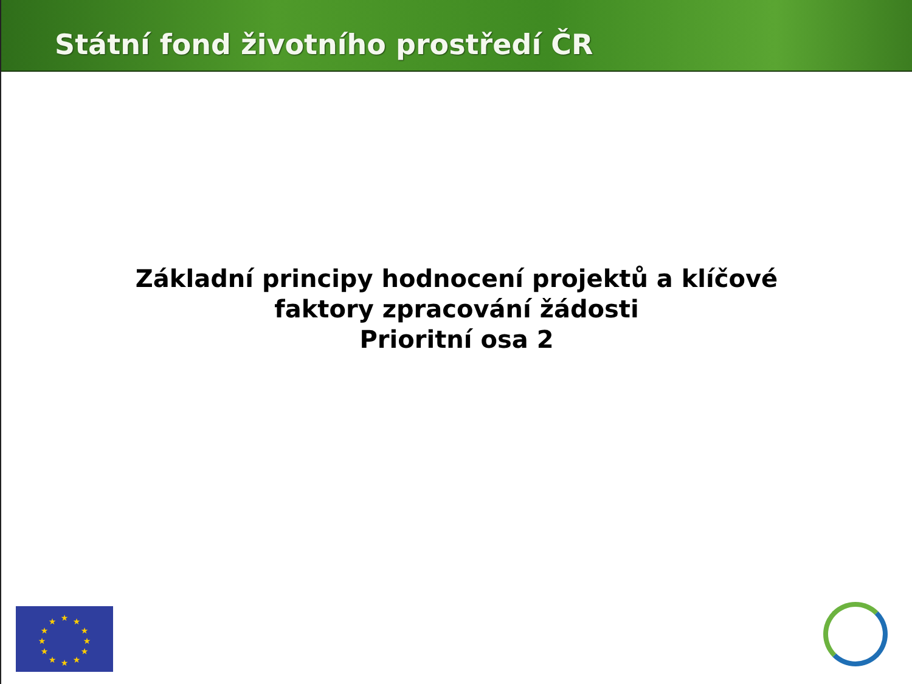Státní fond životního prostředí ČR
Základní principy hodnocení projektů a klíčové
faktory zpracování žádosti
Prioritní osa 2
★
★
★
★
★
★
★
★
★
★
★
★